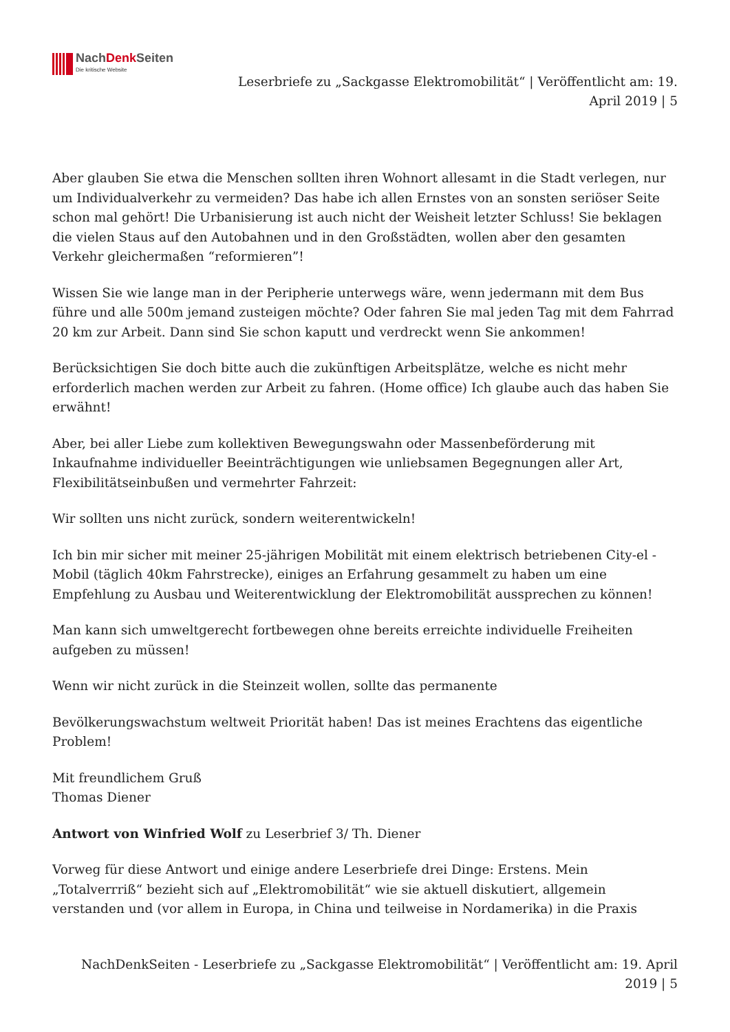NachDenk Seiten
Die kritische Website
Leserbriefe zu „Sackgasse Elektromobilität“ | Veröffentlicht am: 19. April 2019 | 5
Aber glauben Sie etwa die Menschen sollten ihren Wohnort allesamt in die Stadt verlegen, nur um Individualverkehr zu vermeiden? Das habe ich allen Ernstes von an sonsten seriöser Seite schon mal gehört! Die Urbanisierung ist auch nicht der Weisheit letzter Schluss! Sie beklagen die vielen Staus auf den Autobahnen und in den Großstädten, wollen aber den gesamten Verkehr gleichermaßen “reformieren”!
Wissen Sie wie lange man in der Peripherie unterwegs wäre, wenn jedermann mit dem Bus führe und alle 500m jemand zusteigen möchte? Oder fahren Sie mal jeden Tag mit dem Fahrrad 20 km zur Arbeit. Dann sind Sie schon kaputt und verdreckt wenn Sie ankommen!
Berücksichtigen Sie doch bitte auch die zukünftigen Arbeitsplätze, welche es nicht mehr erforderlich machen werden zur Arbeit zu fahren. (Home office) Ich glaube auch das haben Sie erwähnt!
Aber, bei aller Liebe zum kollektiven Bewegungswahn oder Massenbeförderung mit Inkaufnahme individueller Beeinträchtigungen wie unliebsamen Begegnungen aller Art, Flexibilitätseinbußen und vermehrter Fahrzeit:
Wir sollten uns nicht zurück, sondern weiterentwickeln!
Ich bin mir sicher mit meiner 25-jährigen Mobilität mit einem elektrisch betriebenen City-el -Mobil (täglich 40km Fahrstrecke), einiges an Erfahrung gesammelt zu haben um eine Empfehlung zu Ausbau und Weiterentwicklung der Elektromobilität aussprechen zu können!
Man kann sich umweltgerecht fortbewegen ohne bereits erreichte individuelle Freiheiten aufgeben zu müssen!
Wenn wir nicht zurück in die Steinzeit wollen, sollte das permanente
Bevölkerungswachstum weltweit Priorität haben! Das ist meines Erachtens das eigentliche Problem!
Mit freundlichem Gruß
Thomas Diener
Antwort von Winfried Wolf zu Leserbrief 3/ Th. Diener
Vorweg für diese Antwort und einige andere Leserbriefe drei Dinge: Erstens. Mein „Totalverrriß“ bezieht sich auf „Elektromobilität“ wie sie aktuell diskutiert, allgemein verstanden und (vor allem in Europa, in China und teilweise in Nordamerika) in die Praxis
NachDenkSeiten - Leserbriefe zu „Sackgasse Elektromobilität“ | Veröffentlicht am: 19. April
2019 | 5